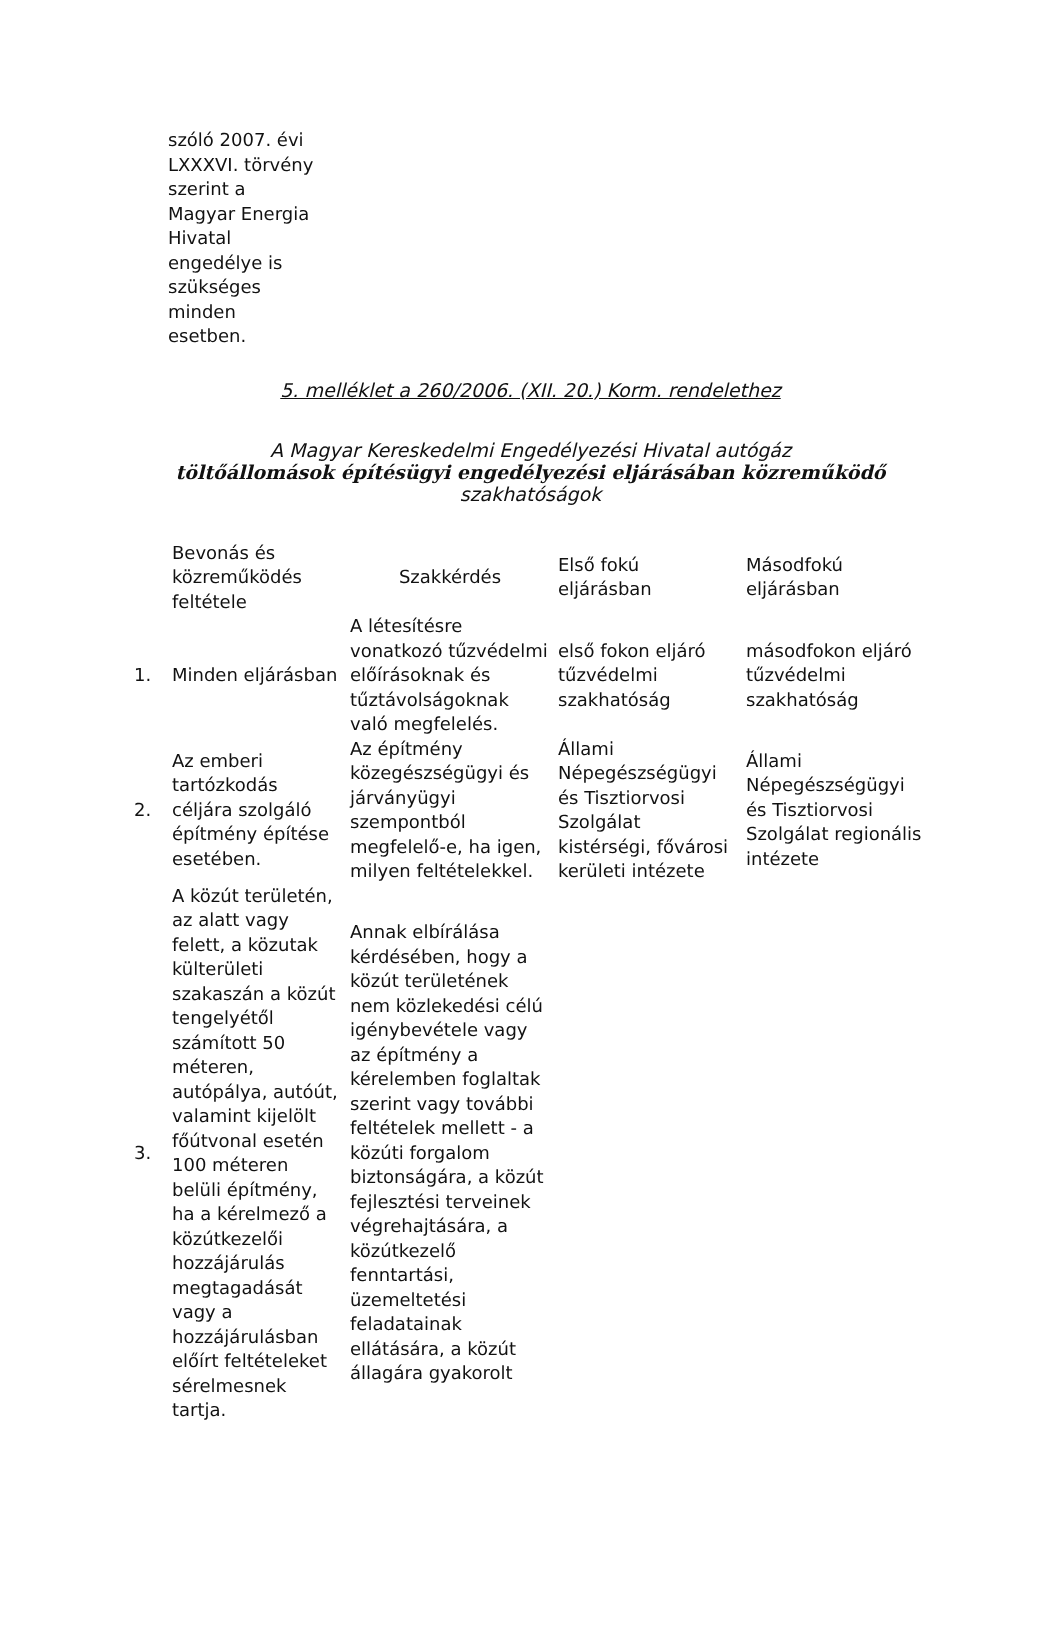szóló 2007. évi LXXXVI. törvény szerint a Magyar Energia Hivatal engedélye is szükséges minden esetben.
5. melléklet a 260/2006. (XII. 20.) Korm. rendelethez
A Magyar Kereskedelmi Engedélyezési Hivatal autógáz
töltőállomások építésügyi engedélyezési eljárásában közreműködő
szakhatóságok
| | Bevonás és közreműködés feltétele | Szakkérdés | Első fokú eljárásban | Másodfokú eljárásban |
| 1. | Minden eljárásban | A létesítésre vonatkozó tűzvédelmi előírásoknak és tűztávolságoknak való megfelelés. | első fokon eljáró tűzvédelmi szakhatóság | másodfokon eljáró tűzvédelmi szakhatóság |
| 2. | Az emberi tartózkodás céljára szolgáló építmény építése esetében. | Az építmény közegészségügyi és járványügyi szempontból megfelelő-e, ha igen, milyen feltételekkel. | Állami Népegészségügyi és Tisztiorvosi Szolgálat kistérségi, fővárosi kerületi intézete | Állami Népegészségügyi és Tisztiorvosi Szolgálat regionális intézete |
| 3. | A közút területén, az alatt vagy felett, a közutak külterületi szakaszán a közút tengelyétől számított 50 méteren, autópálya, autóút, valamint kijelölt főútvonal esetén 100 méteren belüli építmény, ha a kérelmező a közútkezelői hozzájárulás megtagadását vagy a hozzájárulásban előírt feltételeket sérelmesnek tartja. | Annak elbírálása kérdésében, hogy a közút területének nem közlekedési célú igénybevétele vagy az építmény a kérelemben foglaltak szerint vagy további feltételek mellett - a közúti forgalom biztonságára, a közút fejlesztési terveinek végrehajtására, a közútkezelő fenntartási, üzemeltetési feladatainak ellátására, a közút állagára gyakorolt | | |